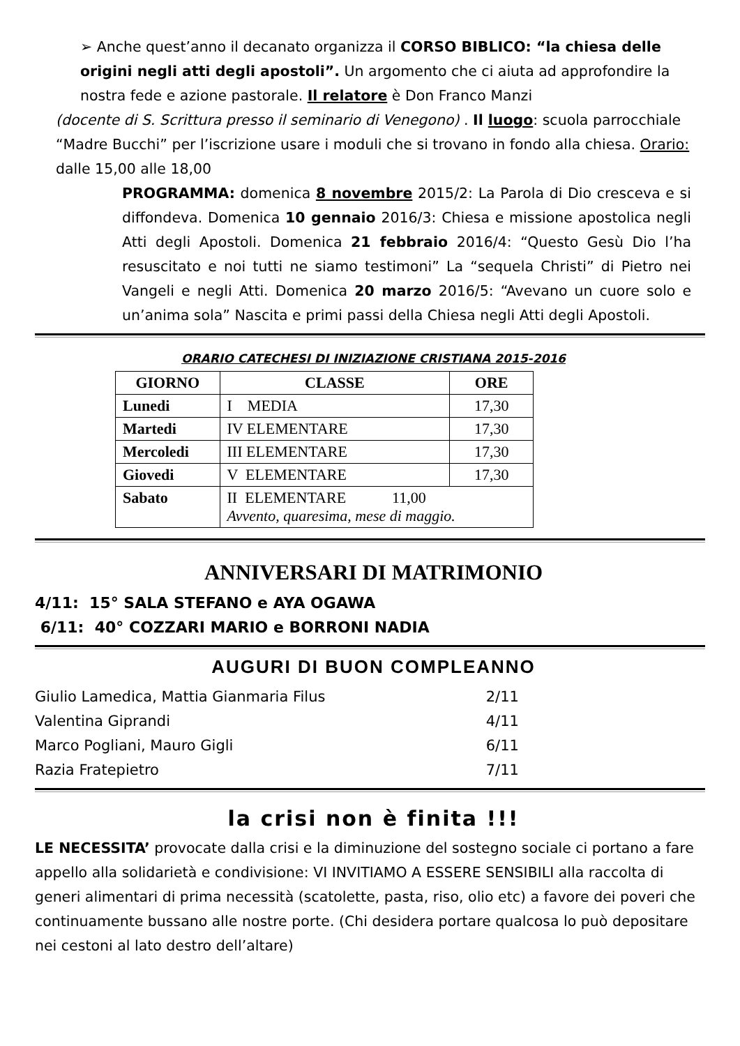➢ Anche quest’anno il decanato organizza il CORSO BIBLICO: “la chiesa delle origini negli atti degli apostoli”. Un argomento che ci aiuta ad approfondire la nostra fede e azione pastorale. Il relatore è Don Franco Manzi
(docente di S. Scrittura presso il seminario di Venegono) . Il luogo: scuola parrocchiale “Madre Bucchi” per l’iscrizione usare i moduli che si trovano in fondo alla chiesa. Orario: dalle 15,00 alle 18,00
PROGRAMMA: domenica 8 novembre 2015/2: La Parola di Dio cresceva e si diffondeva. Domenica 10 gennaio 2016/3: Chiesa e missione apostolica negli Atti degli Apostoli. Domenica 21 febbraio 2016/4: “Questo Gesù Dio l’ha resuscitato e noi tutti ne siamo testimoni” La “sequela Christi” di Pietro nei Vangeli e negli Atti. Domenica 20 marzo 2016/5: “Avevano un cuore solo e un’anima sola” Nascita e primi passi della Chiesa negli Atti degli Apostoli.
ORARIO CATECHESI DI INIZIAZIONE CRISTIANA 2015-2016
| GIORNO | CLASSE | ORE |
| --- | --- | --- |
| Lunedi | I MEDIA | 17,30 |
| Martedi | IV ELEMENTARE | 17,30 |
| Mercoledi | III ELEMENTARE | 17,30 |
| Giovedi | V ELEMENTARE | 17,30 |
| Sabato | II ELEMENTARE 11,00 Avvento, quaresima, mese di maggio. | |
ANNIVERSARI DI MATRIMONIO
4/11: 15° SALA STEFANO e AYA OGAWA
6/11: 40° COZZARI MARIO e BORRONI NADIA
AUGURI DI BUON COMPLEANNO
| Giulio Lamedica, Mattia Gianmaria Filus | 2/11 |
| Valentina Giprandi | 4/11 |
| Marco Pogliani, Mauro Gigli | 6/11 |
| Razia Fratepietro | 7/11 |
la crisi non è finita !!!
LE NECESSITA’ provocate dalla crisi e la diminuzione del sostegno sociale ci portano a fare appello alla solidarietà e condivisione: VI INVITIAMO A ESSERE SENSIBILI alla raccolta di generi alimentari di prima necessità (scatolette, pasta, riso, olio etc) a favore dei poveri che continuamente bussano alle nostre porte. (Chi desidera portare qualcosa lo può depositare nei cestoni al lato destro dell’altare)